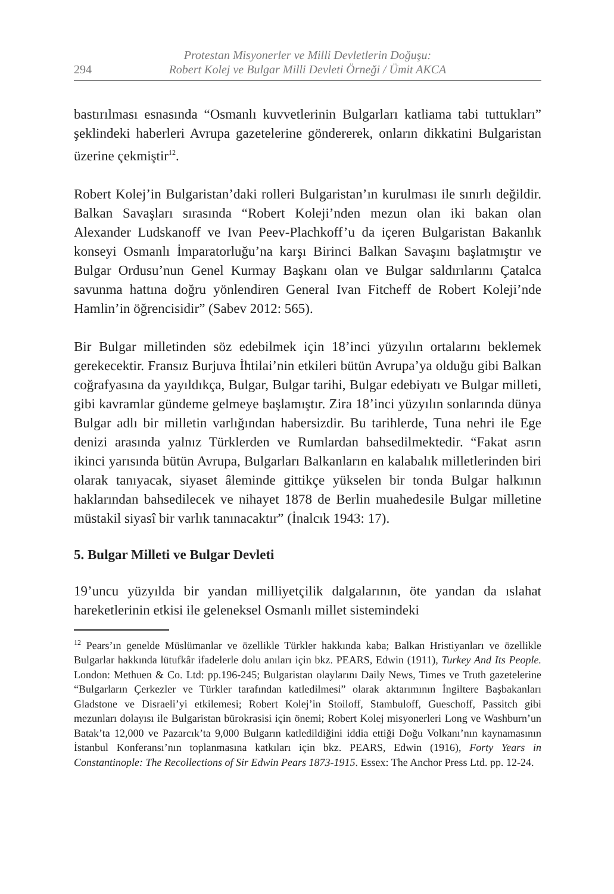294
Protestan Misyonerler ve Milli Devletlerin Doğuşu:
Robert Kolej ve Bulgar Milli Devleti Örneği / Ümit AKCA
bastırılması esnasında “Osmanlı kuvvetlerinin Bulgarları katliama tabi tuttukları” şeklindeki haberleri Avrupa gazetelerine göndererek, onların dikkatini Bulgaristan üzerine çekmiştir<sup>12</sup>.
Robert Kolej’in Bulgaristan’daki rolleri Bulgaristan’ın kurulması ile sınırlı değildir. Balkan Savaşları sırasında “Robert Koleji’nden mezun olan iki bakan olan Alexander Ludskanoff ve Ivan Peev-Plachkoff’u da içeren Bulgaristan Bakanlık konseyi Osmanlı İmparatorluğu’na karşı Birinci Balkan Savaşını başlatmıştır ve Bulgar Ordusu’nun Genel Kurmay Başkanı olan ve Bulgar saldırılarını Çatalca savunma hattına doğru yönlendiren General Ivan Fitcheff de Robert Koleji’nde Hamlin’in öğrencisidir” (Sabev 2012: 565).
Bir Bulgar milletinden söz edebilmek için 18’inci yüzyılın ortalarını beklemek gerekecektir. Fransız Burjuva İhtilai’nin etkileri bütün Avrupa’ya olduğu gibi Balkan coğrafyasına da yayıldıkça, Bulgar, Bulgar tarihi, Bulgar edebiyatı ve Bulgar milleti, gibi kavramlar gündeme gelmeye başlamıştır. Zira 18’inci yüzyılın sonlarında dünya Bulgar adlı bir milletin varlığından habersizdir. Bu tarihlerde, Tuna nehri ile Ege denizi arasında yalnız Türklerden ve Rumlardan bahsedilmektedir. “Fakat asrın ikinci yarısında bütün Avrupa, Bulgarları Balkanların en kalabalık milletlerinden biri olarak tanıyacak, siyaset âleminde gittikçe yükselen bir tonda Bulgar halkının haklarından bahsedilecek ve nihayet 1878 de Berlin muahedesile Bulgar milletine müstakil siyasî bir varlık tanınacaktır” (İnalcık 1943: 17).
5. Bulgar Milleti ve Bulgar Devleti
19’uncu yüzyılda bir yandan milliyetçilik dalgalarının, öte yandan da ıslahat hareketlerinin etkisi ile geleneksel Osmanlı millet sistemindeki
<sup>12</sup> Pears’ın genelde Müslümanlar ve özellikle Türkler hakkında kaba; Balkan Hristiyanları ve özellikle Bulgarlar hakkında lütufkâr ifadelerle dolu anıları için bkz. PEARS, Edwin (1911), Turkey And Its People. London: Methuen & Co. Ltd: pp.196-245; Bulgaristan olaylarını Daily News, Times ve Truth gazetelerine “Bulgarların Çerkezler ve Türkler tarafından katledilmesi” olarak aktarımının İngiltere Başbakanları Gladstone ve Disraeli’yi etkilemesi; Robert Kolej’in Stoiloff, Stambuloff, Gueschoff, Passitch gibi mezunları dolayısı ile Bulgaristan bürokrasisi için önemi; Robert Kolej misyonerleri Long ve Washburn’un Batak’ta 12,000 ve Pazarcık’ta 9,000 Bulgarın katledildiğini iddia ettiği Doğu Volkanı’nın kaynamasının İstanbul Konferansı’nın toplanmasına katkıları için bkz. PEARS, Edwin (1916), Forty Years in Constantinople: The Recollections of Sir Edwin Pears 1873-1915. Essex: The Anchor Press Ltd. pp. 12-24.